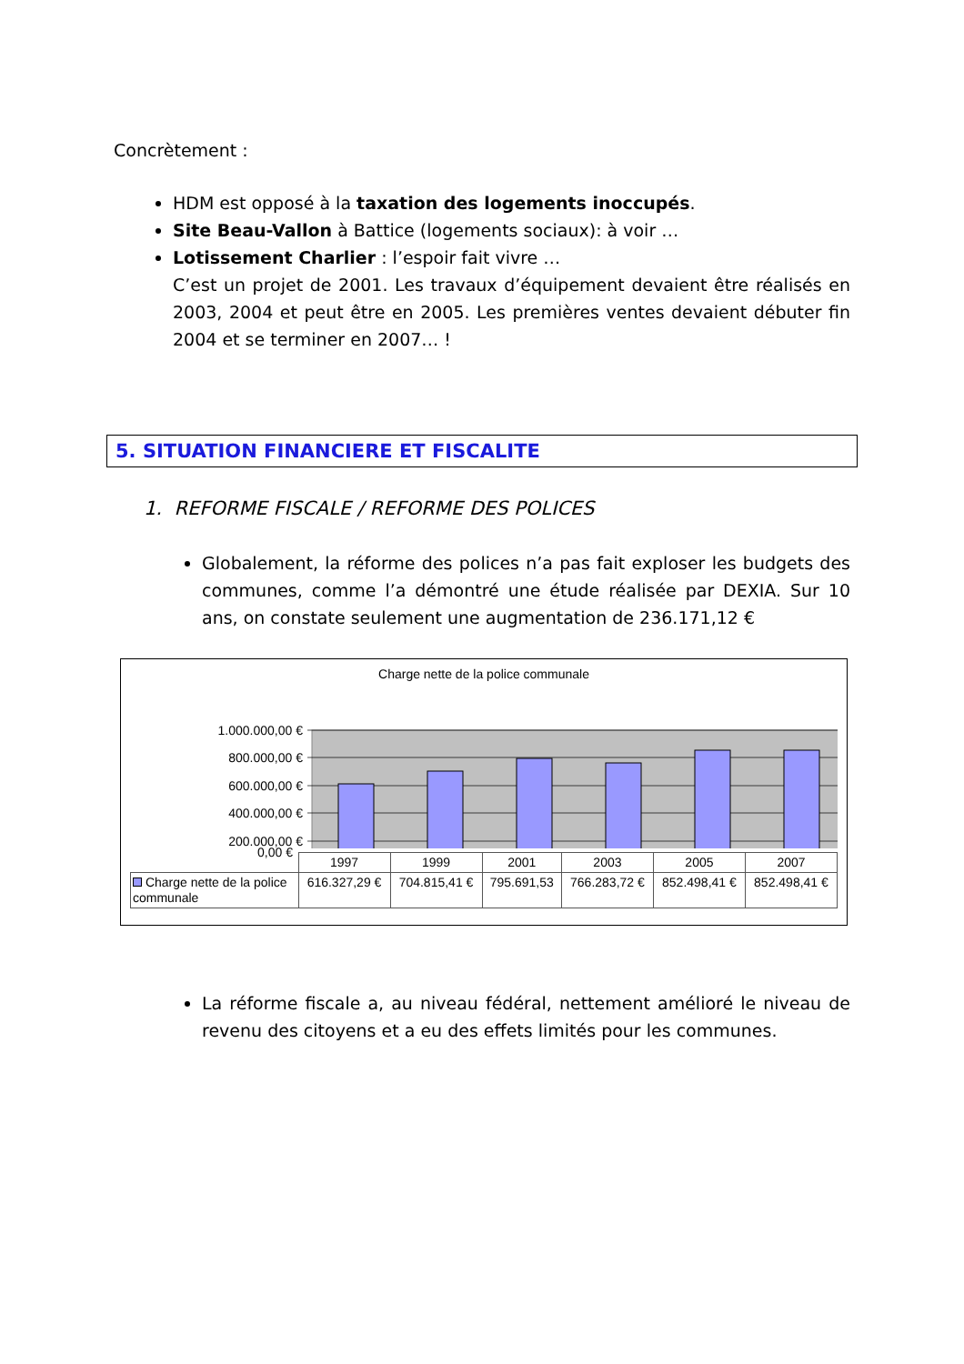Concrètement :
HDM est opposé à la taxation des logements inoccupés.
Site Beau-Vallon à Battice (logements sociaux): à voir …
Lotissement Charlier : l’espoir fait vivre …
C’est un projet de 2001. Les travaux d’équipement devaient être réalisés en 2003, 2004 et peut être en 2005. Les premières ventes devaient débuter fin 2004 et se terminer en 2007… !
5. SITUATION FINANCIERE ET FISCALITE
1. REFORME FISCALE / REFORME DES POLICES
Globalement, la réforme des polices n’a pas fait exploser les budgets des communes, comme l’a démontré une étude réalisée par DEXIA. Sur 10 ans, on constate seulement une augmentation de 236.171,12 €
Charge nette de la police communale
1.000.000,00 €
800.000,00 €
600.000,00 €
400.000,00 €
200.000,00 €
0,00 €
| | 1997 | 1999 | 2001 | 2003 | 2005 | 2007 |
| Charge nette de la police communale | 616.327,29 € | 704.815,41 € | 795.691,53 | 766.283,72 € | 852.498,41 € | 852.498,41 € |
La réforme fiscale a, au niveau fédéral, nettement amélioré le niveau de revenu des citoyens et a eu des effets limités pour les communes.